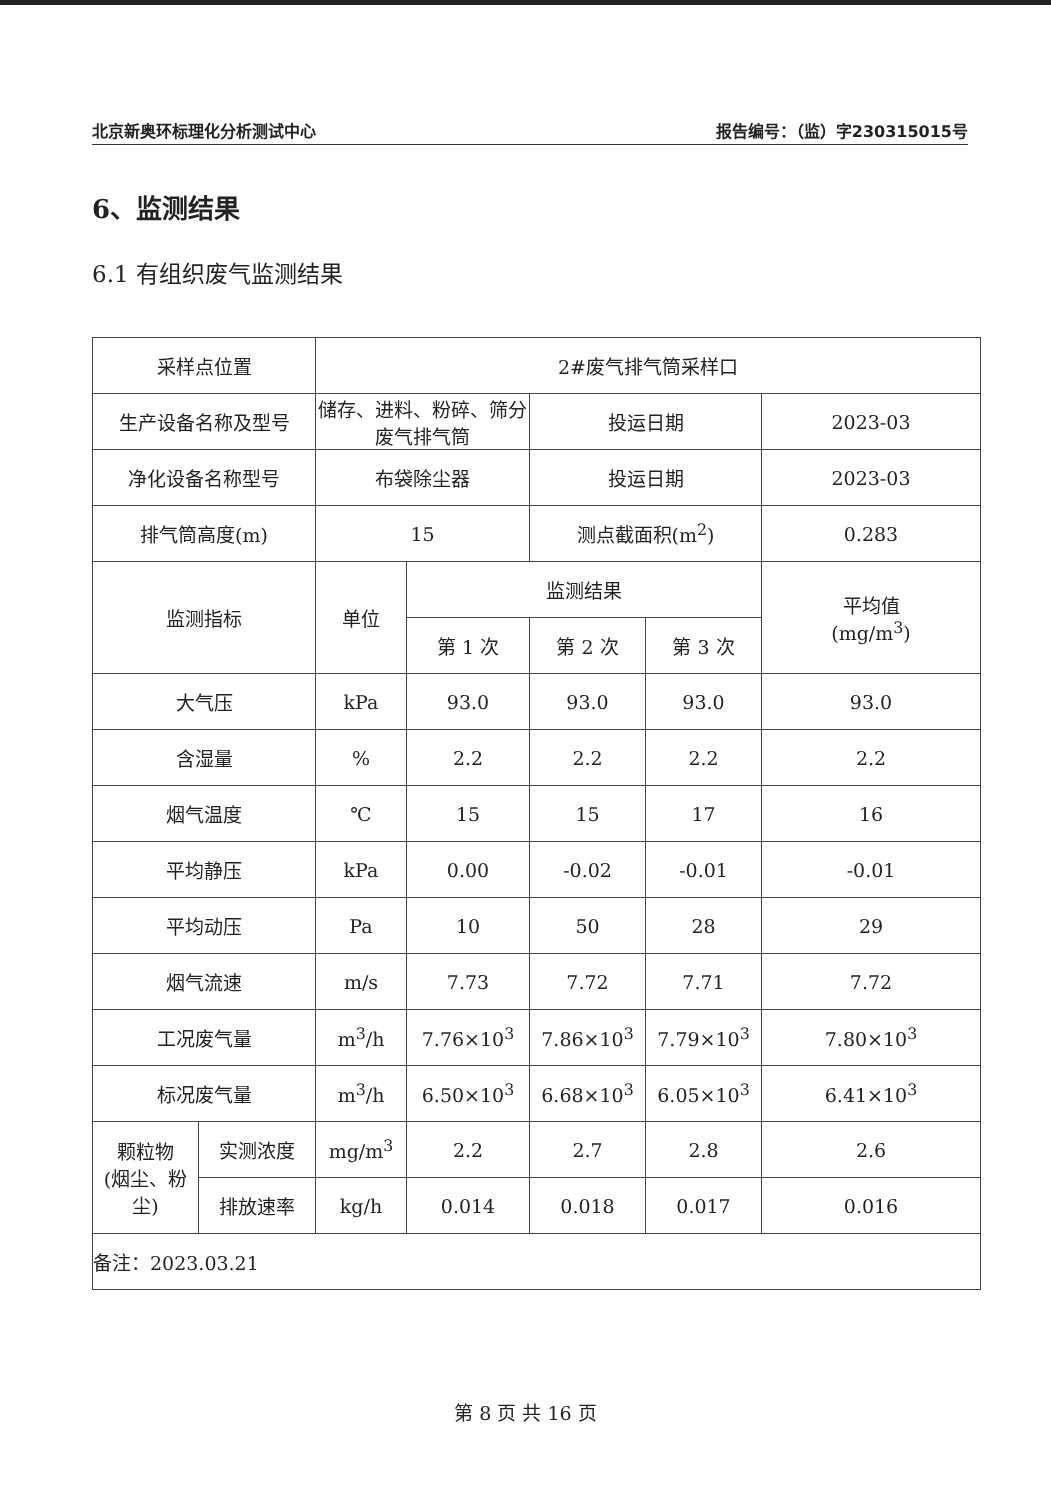北京新奥环标理化分析测试中心 报告编号：（监）字230315015号
6、监测结果
6.1 有组织废气监测结果
| 采样点位置 | | 2#废气排气筒采样口 | | | | |
| 生产设备名称及型号 | | 储存、进料、粉碎、筛分 废气排气筒 | | 投运日期 | | 2023-03 |
| 净化设备名称型号 | | 布袋除尘器 | | 投运日期 | | 2023-03 |
| 排气筒高度(m) | | 15 | | 测点截面积(m<sup>2</sup>) | | 0.283 |
| 监测指标 | | 单位 | 监测结果 | | | 平均值 (mg/m<sup>3</sup>) |
| | | | 第 1 次 | 第 2 次 | 第 3 次 | |
| 大气压 | | kPa | 93.0 | 93.0 | 93.0 | 93.0 |
| 含湿量 | | % | 2.2 | 2.2 | 2.2 | 2.2 |
| 烟气温度 | | ℃ | 15 | 15 | 17 | 16 |
| 平均静压 | | kPa | 0.00 | -0.02 | -0.01 | -0.01 |
| 平均动压 | | Pa | 10 | 50 | 28 | 29 |
| 烟气流速 | | m/s | 7.73 | 7.72 | 7.71 | 7.72 |
| 工况废气量 | | m<sup>3</sup>/h | 7.76×10<sup>3</sup> | 7.86×10<sup>3</sup> | 7.79×10<sup>3</sup> | 7.80×10<sup>3</sup> |
| 标况废气量 | | m<sup>3</sup>/h | 6.50×10<sup>3</sup> | 6.68×10<sup>3</sup> | 6.05×10<sup>3</sup> | 6.41×10<sup>3</sup> |
| 颗粒物 (烟尘、粉 尘) | 实测浓度 | mg/m<sup>3</sup> | 2.2 | 2.7 | 2.8 | 2.6 |
| | 排放速率 | kg/h | 0.014 | 0.018 | 0.017 | 0.016 |
| 备注：2023.03.21 | | | | | | |
第 8 页 共 16 页